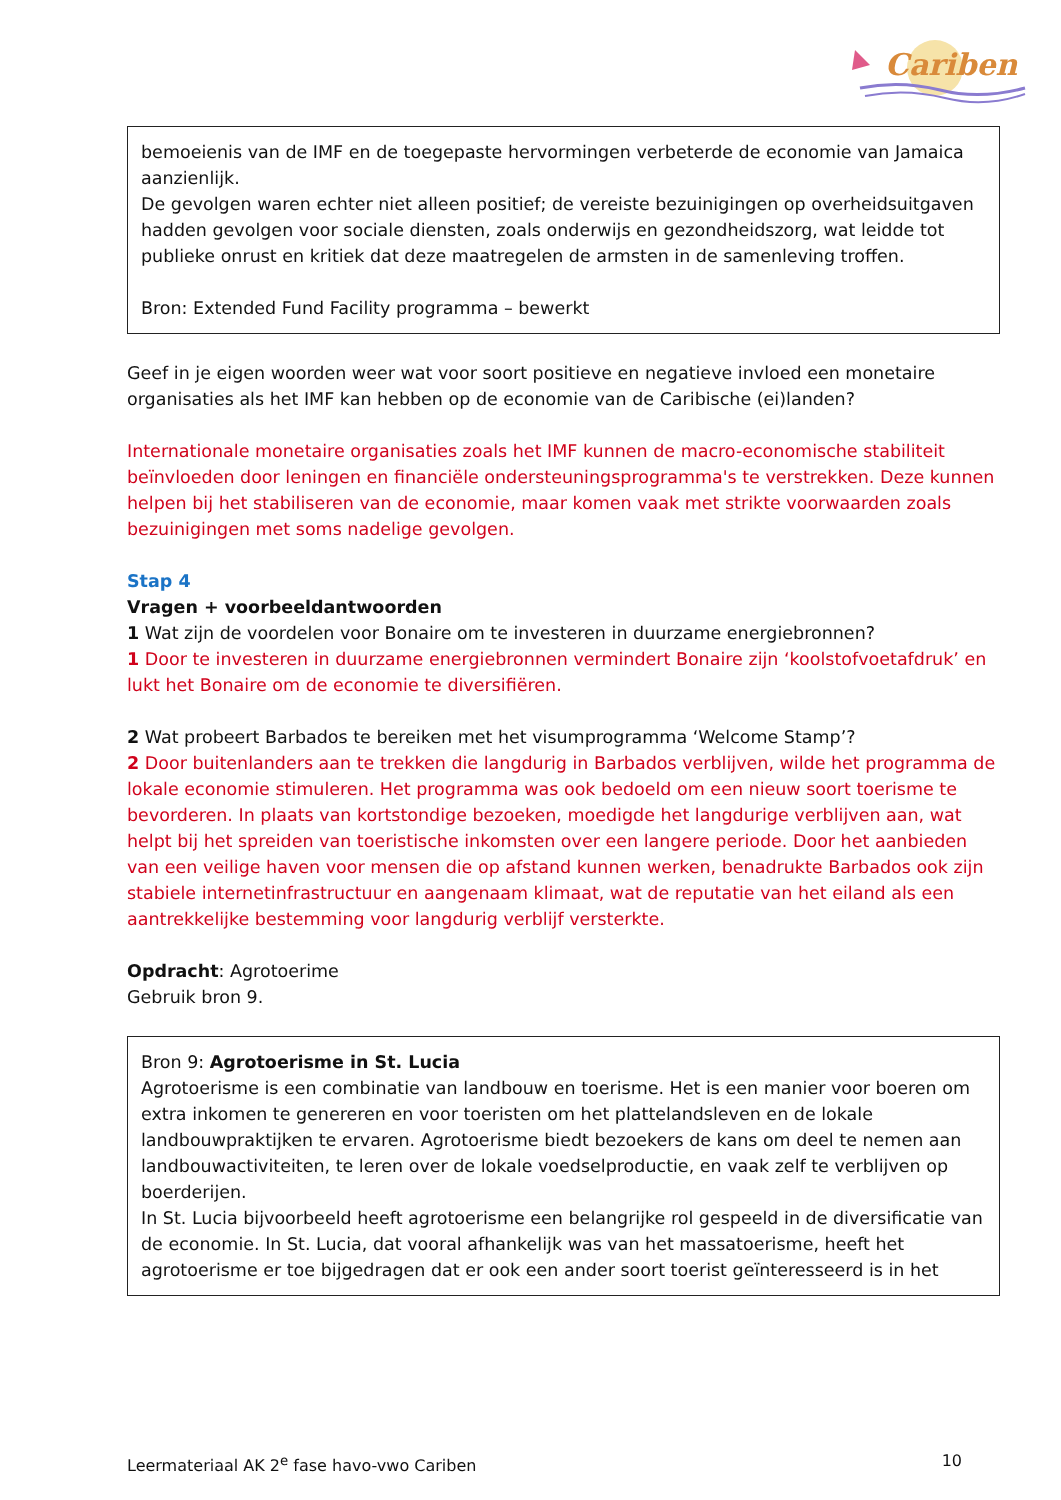Cariben
bemoeienis van de IMF en de toegepaste hervormingen verbeterde de economie van Jamaica aanzienlijk.
De gevolgen waren echter niet alleen positief; de vereiste bezuinigingen op overheidsuitgaven hadden gevolgen voor sociale diensten, zoals onderwijs en gezondheidszorg, wat leidde tot publieke onrust en kritiek dat deze maatregelen de armsten in de samenleving troffen.
Bron: Extended Fund Facility programma – bewerkt
Geef in je eigen woorden weer wat voor soort positieve en negatieve invloed een monetaire organisaties als het IMF kan hebben op de economie van de Caribische (ei)landen?
Internationale monetaire organisaties zoals het IMF kunnen de macro-economische stabiliteit beïnvloeden door leningen en financiële ondersteuningsprogramma's te verstrekken. Deze kunnen helpen bij het stabiliseren van de economie, maar komen vaak met strikte voorwaarden zoals bezuinigingen met soms nadelige gevolgen.
Stap 4
Vragen + voorbeeldantwoorden
1 Wat zijn de voordelen voor Bonaire om te investeren in duurzame energiebronnen?
1 Door te investeren in duurzame energiebronnen vermindert Bonaire zijn ‘koolstofvoetafdruk’ en lukt het Bonaire om de economie te diversifiëren.
2 Wat probeert Barbados te bereiken met het visumprogramma ‘Welcome Stamp’?
2 Door buitenlanders aan te trekken die langdurig in Barbados verblijven, wilde het programma de lokale economie stimuleren. Het programma was ook bedoeld om een nieuw soort toerisme te bevorderen. In plaats van kortstondige bezoeken, moedigde het langdurige verblijven aan, wat helpt bij het spreiden van toeristische inkomsten over een langere periode. Door het aanbieden van een veilige haven voor mensen die op afstand kunnen werken, benadrukte Barbados ook zijn stabiele internetinfrastructuur en aangenaam klimaat, wat de reputatie van het eiland als een aantrekkelijke bestemming voor langdurig verblijf versterkte.
Opdracht: Agrotoerime
Gebruik bron 9.
Bron 9: Agrotoerisme in St. Lucia
Agrotoerisme is een combinatie van landbouw en toerisme. Het is een manier voor boeren om extra inkomen te genereren en voor toeristen om het plattelandsleven en de lokale landbouwpraktijken te ervaren. Agrotoerisme biedt bezoekers de kans om deel te nemen aan landbouwactiviteiten, te leren over de lokale voedselproductie, en vaak zelf te verblijven op boerderijen.
In St. Lucia bijvoorbeeld heeft agrotoerisme een belangrijke rol gespeeld in de diversificatie van de economie. In St. Lucia, dat vooral afhankelijk was van het massatoerisme, heeft het agrotoerisme er toe bijgedragen dat er ook een ander soort toerist geïnteresseerd is in het
Leermateriaal AK 2<sup>e</sup> fase havo-vwo Cariben 10